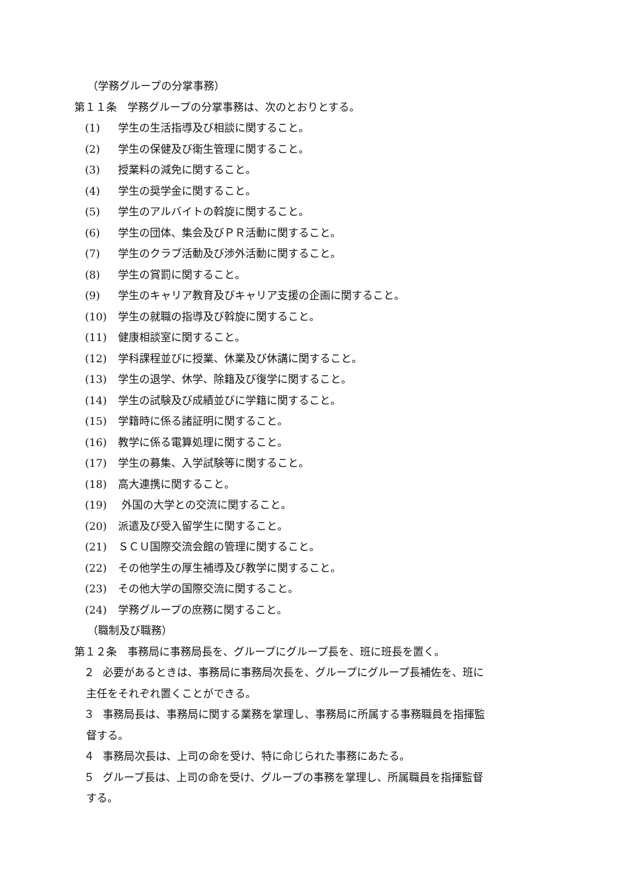（学務グループの分掌事務）
第１１条　学務グループの分掌事務は、次のとおりとする。
(1) 学生の生活指導及び相談に関すること。
(2) 学生の保健及び衛生管理に関すること。
(3) 授業料の減免に関すること。
(4) 学生の奨学金に関すること。
(5) 学生のアルバイトの斡旋に関すること。
(6) 学生の団体、集会及びＰＲ活動に関すること。
(7) 学生のクラブ活動及び渉外活動に関すること。
(8) 学生の賞罰に関すること。
(9) 学生のキャリア教育及びキャリア支援の企画に関すること。
(10) 学生の就職の指導及び斡旋に関すること。
(11) 健康相談室に関すること。
(12) 学科課程並びに授業、休業及び休講に関すること。
(13) 学生の退学、休学、除籍及び復学に関すること。
(14) 学生の試験及び成績並びに学籍に関すること。
(15) 学籍時に係る諸証明に関すること。
(16) 教学に係る電算処理に関すること。
(17) 学生の募集、入学試験等に関すること。
(18) 高大連携に関すること。
(19) 外国の大学との交流に関すること。
(20) 派遣及び受入留学生に関すること。
(21) ＳＣＵ国際交流会館の管理に関すること。
(22) その他学生の厚生補導及び教学に関すること。
(23) その他大学の国際交流に関すること。
(24) 学務グループの庶務に関すること。
（職制及び職務）
第１２条　事務局に事務局長を、グループにグループ長を、班に班長を置く。
２ 必要があるときは、事務局に事務局次長を、グループにグループ長補佐を、班に
主任をそれぞれ置くことができる。
３ 事務局長は、事務局に関する業務を掌理し、事務局に所属する事務職員を指揮監
督する。
４ 事務局次長は、上司の命を受け、特に命じられた事務にあたる。
５ グループ長は、上司の命を受け、グループの事務を掌理し、所属職員を指揮監督
する。